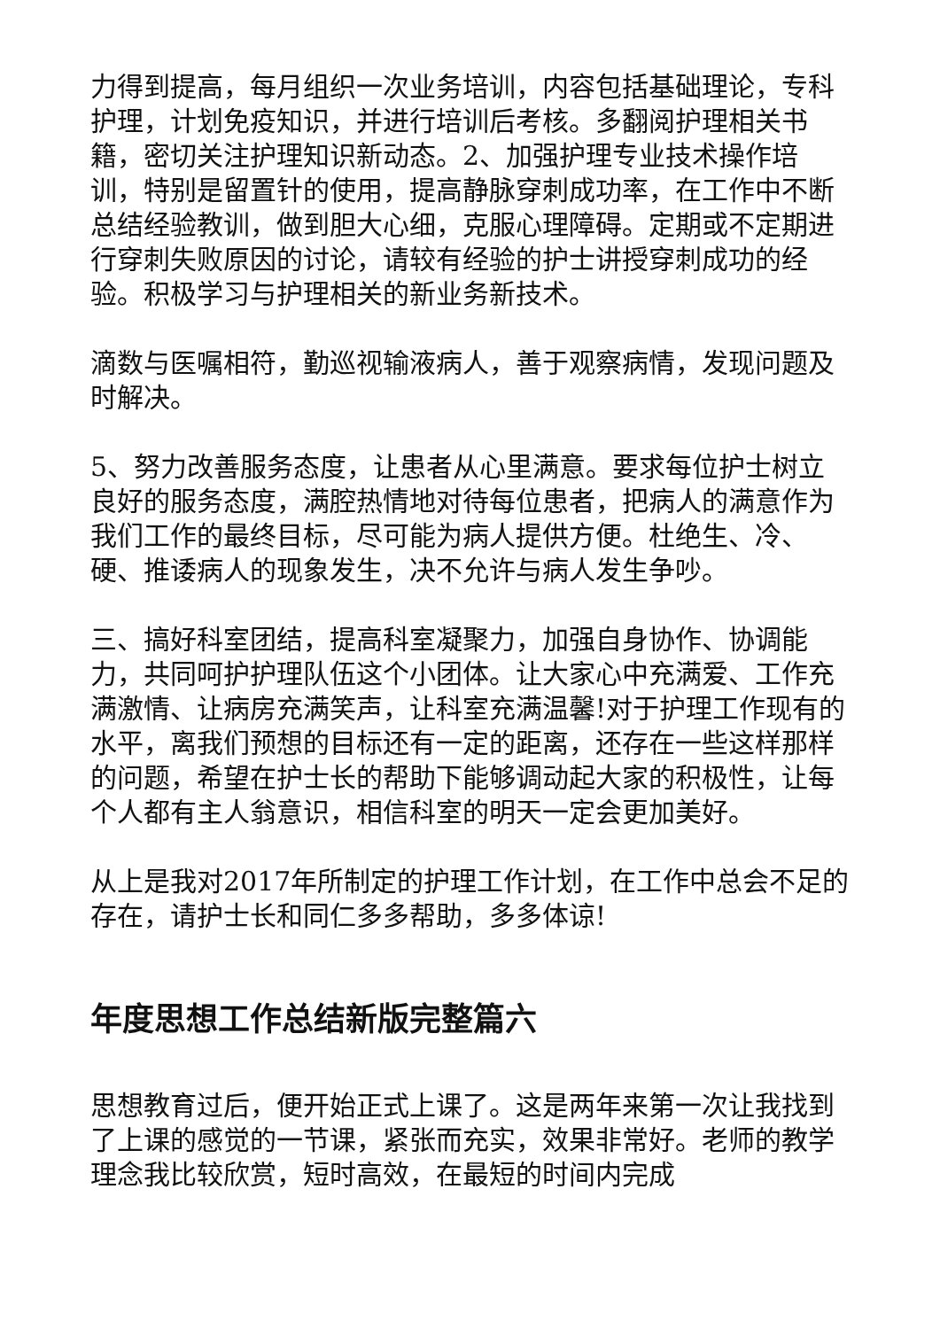力得到提高，每月组织一次业务培训，内容包括基础理论，专科护理，计划免疫知识，并进行培训后考核。多翻阅护理相关书籍，密切关注护理知识新动态。2、加强护理专业技术操作培训，特别是留置针的使用，提高静脉穿刺成功率，在工作中不断总结经验教训，做到胆大心细，克服心理障碍。定期或不定期进行穿刺失败原因的讨论，请较有经验的护士讲授穿刺成功的经验。积极学习与护理相关的新业务新技术。
滴数与医嘱相符，勤巡视输液病人，善于观察病情，发现问题及时解决。
5、努力改善服务态度，让患者从心里满意。要求每位护士树立良好的服务态度，满腔热情地对待每位患者，把病人的满意作为我们工作的最终目标，尽可能为病人提供方便。杜绝生、冷、硬、推诿病人的现象发生，决不允许与病人发生争吵。
三、搞好科室团结，提高科室凝聚力，加强自身协作、协调能力，共同呵护护理队伍这个小团体。让大家心中充满爱、工作充满激情、让病房充满笑声，让科室充满温馨!对于护理工作现有的水平，离我们预想的目标还有一定的距离，还存在一些这样那样的问题，希望在护士长的帮助下能够调动起大家的积极性，让每个人都有主人翁意识，相信科室的明天一定会更加美好。
从上是我对2017年所制定的护理工作计划，在工作中总会不足的存在，请护士长和同仁多多帮助，多多体谅!
年度思想工作总结新版完整篇六
思想教育过后，便开始正式上课了。这是两年来第一次让我找到了上课的感觉的一节课，紧张而充实，效果非常好。老师的教学理念我比较欣赏，短时高效，在最短的时间内完成